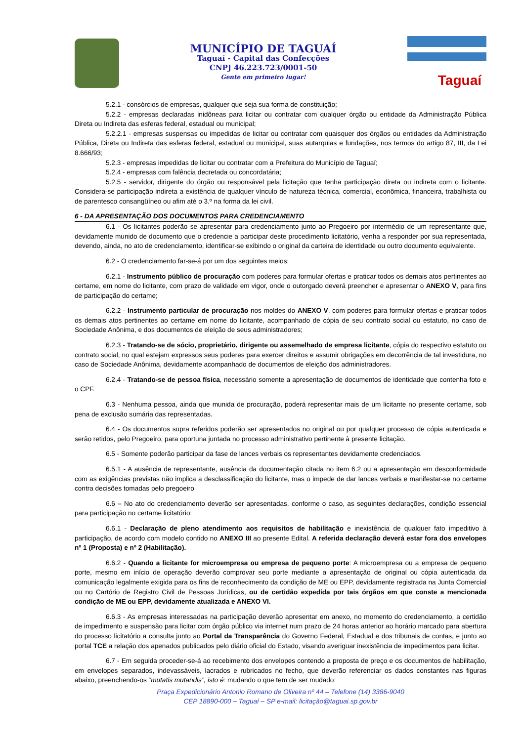MUNICÍPIO DE TAGUAÍ
Taguaí - Capital das Confecções
CNPJ 46.223.723/0001-50
Gente em primeiro lugar!
Taguaí
5.2.1 - consórcios de empresas, qualquer que seja sua forma de constituição;
5.2.2 - empresas declaradas inidôneas para licitar ou contratar com qualquer órgão ou entidade da Administração Pública Direta ou Indireta das esferas federal, estadual ou municipal;
5.2.2.1 - empresas suspensas ou impedidas de licitar ou contratar com quaisquer dos órgãos ou entidades da Administração Pública, Direta ou Indireta das esferas federal, estadual ou municipal, suas autarquias e fundações, nos termos do artigo 87, III, da Lei 8.666/93;
5.2.3 - empresas impedidas de licitar ou contratar com a Prefeitura do Município de Taguaí;
5.2.4 - empresas com falência decretada ou concordatária;
5.2.5 - servidor, dirigente do órgão ou responsável pela licitação que tenha participação direta ou indireta com o licitante. Considera-se participação indireta a existência de qualquer vínculo de natureza técnica, comercial, econômica, financeira, trabalhista ou de parentesco consangüíneo ou afim até o 3.º na forma da lei civil.
6 - DA APRESENTAÇÃO DOS DOCUMENTOS PARA CREDENCIAMENTO
6.1 - Os licitantes poderão se apresentar para credenciamento junto ao Pregoeiro por intermédio de um representante que, devidamente munido de documento que o credencie a participar deste procedimento licitatório, venha a responder por sua representada, devendo, ainda, no ato de credenciamento, identificar-se exibindo o original da carteira de identidade ou outro documento equivalente.
6.2 - O credenciamento far-se-á por um dos seguintes meios:
6.2.1 - Instrumento público de procuração com poderes para formular ofertas e praticar todos os demais atos pertinentes ao certame, em nome do licitante, com prazo de validade em vigor, onde o outorgado deverá preencher e apresentar o ANEXO V, para fins de participação do certame;
6.2.2 - Instrumento particular de procuração nos moldes do ANEXO V, com poderes para formular ofertas e praticar todos os demais atos pertinentes ao certame em nome do licitante, acompanhado de cópia de seu contrato social ou estatuto, no caso de Sociedade Anônima, e dos documentos de eleição de seus administradores;
6.2.3 - Tratando-se de sócio, proprietário, dirigente ou assemelhado de empresa licitante, cópia do respectivo estatuto ou contrato social, no qual estejam expressos seus poderes para exercer direitos e assumir obrigações em decorrência de tal investidura, no caso de Sociedade Anônima, devidamente acompanhado de documentos de eleição dos administradores.
6.2.4 - Tratando-se de pessoa física, necessário somente a apresentação de documentos de identidade que contenha foto e o CPF.
6.3 - Nenhuma pessoa, ainda que munida de procuração, poderá representar mais de um licitante no presente certame, sob pena de exclusão sumária das representadas.
6.4 - Os documentos supra referidos poderão ser apresentados no original ou por qualquer processo de cópia autenticada e serão retidos, pelo Pregoeiro, para oportuna juntada no processo administrativo pertinente à presente licitação.
6.5 - Somente poderão participar da fase de lances verbais os representantes devidamente credenciados.
6.5.1 - A ausência de representante, ausência da documentação citada no item 6.2 ou a apresentação em desconformidade com as exigências previstas não implica a desclassificação do licitante, mas o impede de dar lances verbais e manifestar-se no certame contra decisões tomadas pelo pregoeiro
6.6 – No ato do credenciamento deverão ser apresentadas, conforme o caso, as seguintes declarações, condição essencial para participação no certame licitatório:
6.6.1 - Declaração de pleno atendimento aos requisitos de habilitação e inexistência de qualquer fato impeditivo à participação, de acordo com modelo contido no ANEXO III ao presente Edital. A referida declaração deverá estar fora dos envelopes nº 1 (Proposta) e nº 2 (Habilitação).
6.6.2 - Quando a licitante for microempresa ou empresa de pequeno porte: A microempresa ou a empresa de pequeno porte, mesmo em início de operação deverão comprovar seu porte mediante a apresentação de original ou cópia autenticada da comunicação legalmente exigida para os fins de reconhecimento da condição de ME ou EPP, devidamente registrada na Junta Comercial ou no Cartório de Registro Civil de Pessoas Jurídicas, ou de certidão expedida por tais órgãos em que conste a mencionada condição de ME ou EPP, devidamente atualizada e ANEXO VI.
6.6.3 - As empresas interessadas na participação deverão apresentar em anexo, no momento do credenciamento, a certidão de impedimento e suspensão para licitar com órgão público via internet num prazo de 24 horas anterior ao horário marcado para abertura do processo licitatório a consulta junto ao Portal da Transparência do Governo Federal, Estadual e dos tribunais de contas, e junto ao portal TCE a relação dos apenados publicados pelo diário oficial do Estado, visando averiguar inexistência de impedimentos para licitar.
6.7 - Em seguida proceder-se-á ao recebimento dos envelopes contendo a proposta de preço e os documentos de habilitação, em envelopes separados, indevassáveis, lacrados e rubricados no fecho, que deverão referenciar os dados constantes nas figuras abaixo, preenchendo-os “mutatis mutandis”, isto é: mudando o que tem de ser mudado:
Praça Expedicionário Antonio Romano de Oliveira nº 44 – Telefone (14) 3386-9040
CEP 18890-000 – Taguaí – SP e-mail: licitação@taguai.sp.gov.br